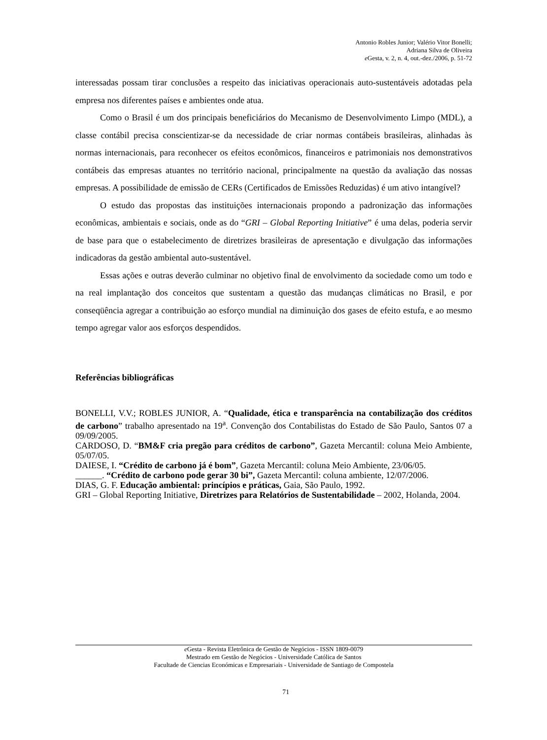Antonio Robles Junior; Valério Vitor Bonelli;
Adriana Silva de Oliveira
e Gesta, v. 2, n. 4, out.-dez./2006, p. 51-72
interessadas possam tirar conclusões a respeito das iniciativas operacionais auto-sustentáveis adotadas pela empresa nos diferentes países e ambientes onde atua.
Como o Brasil é um dos principais beneficiários do Mecanismo de Desenvolvimento Limpo (MDL), a classe contábil precisa conscientizar-se da necessidade de criar normas contábeis brasileiras, alinhadas às normas internacionais, para reconhecer os efeitos econômicos, financeiros e patrimoniais nos demonstrativos contábeis das empresas atuantes no território nacional, principalmente na questão da avaliação das nossas empresas. A possibilidade de emissão de CERs (Certificados de Emissões Reduzidas) é um ativo intangível?
O estudo das propostas das instituições internacionais propondo a padronização das informações econômicas, ambientais e sociais, onde as do “GRI – Global Reporting Initiative” é uma delas, poderia servir de base para que o estabelecimento de diretrizes brasileiras de apresentação e divulgação das informações indicadoras da gestão ambiental auto-sustentável.
Essas ações e outras deverão culminar no objetivo final de envolvimento da sociedade como um todo e na real implantação dos conceitos que sustentam a questão das mudanças climáticas no Brasil, e por conseqüência agregar a contribuição ao esforço mundial na diminuição dos gases de efeito estufa, e ao mesmo tempo agregar valor aos esforços despendidos.
Referências bibliográficas
BONELLI, V.V.; ROBLES JUNIOR, A. “Qualidade, ética e transparência na contabilização dos créditos de carbono” trabalho apresentado na 19<sup>a</sup>. Convenção dos Contabilistas do Estado de São Paulo, Santos 07 a 09/09/2005.
CARDOSO, D. “BM&F cria pregão para créditos de carbono”, Gazeta Mercantil: coluna Meio Ambiente, 05/07/05.
DAIESE, I. “Crédito de carbono já é bom”, Gazeta Mercantil: coluna Meio Ambiente, 23/06/05.
______. “Crédito de carbono pode gerar 30 bi”, Gazeta Mercantil: coluna ambiente, 12/07/2006.
DIAS, G. F. Educação ambiental: princípios e práticas, Gaia, São Paulo, 1992.
GRI – Global Reporting Initiative, Diretrizes para Relatórios de Sustentabilidade – 2002, Holanda, 2004.
e Gesta - Revista Eletrônica de Gestão de Negócios - ISSN 1809-0079
Mestrado em Gestão de Negócios - Universidade Católica de Santos
Facultade de Ciencias Económicas e Empresariais - Universidade de Santiago de Compostela
71